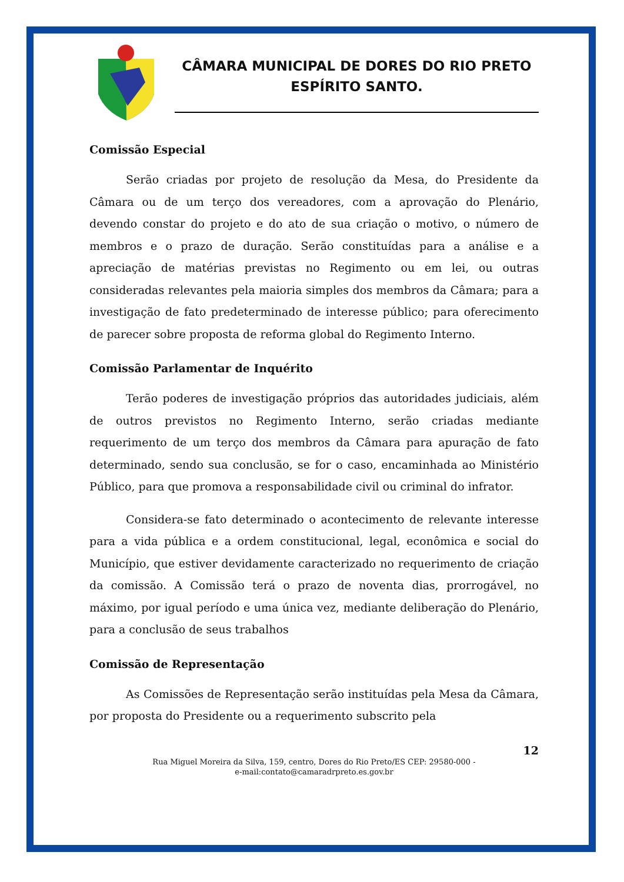CÂMARA MUNICIPAL DE DORES DO RIO PRETO
ESPÍRITO SANTO.
Comissão Especial
Serão criadas por projeto de resolução da Mesa, do Presidente da Câmara ou de um terço dos vereadores, com a aprovação do Plenário, devendo constar do projeto e do ato de sua criação o motivo, o número de membros e o prazo de duração. Serão constituídas para a análise e a apreciação de matérias previstas no Regimento ou em lei, ou outras consideradas relevantes pela maioria simples dos membros da Câmara; para a investigação de fato predeterminado de interesse público; para oferecimento de parecer sobre proposta de reforma global do Regimento Interno.
Comissão Parlamentar de Inquérito
Terão poderes de investigação próprios das autoridades judiciais, além de outros previstos no Regimento Interno, serão criadas mediante requerimento de um terço dos membros da Câmara para apuração de fato determinado, sendo sua conclusão, se for o caso, encaminhada ao Ministério Público, para que promova a responsabilidade civil ou criminal do infrator.
Considera-se fato determinado o acontecimento de relevante interesse para a vida pública e a ordem constitucional, legal, econômica e social do Município, que estiver devidamente caracterizado no requerimento de criação da comissão. A Comissão terá o prazo de noventa dias, prorrogável, no máximo, por igual período e uma única vez, mediante deliberação do Plenário, para a conclusão de seus trabalhos
Comissão de Representação
As Comissões de Representação serão instituídas pela Mesa da Câmara, por proposta do Presidente ou a requerimento subscrito pela
12
Rua Miguel Moreira da Silva, 159, centro, Dores do Rio Preto/ES CEP: 29580-000 -
e-mail:contato@camaradrpreto.es.gov.br